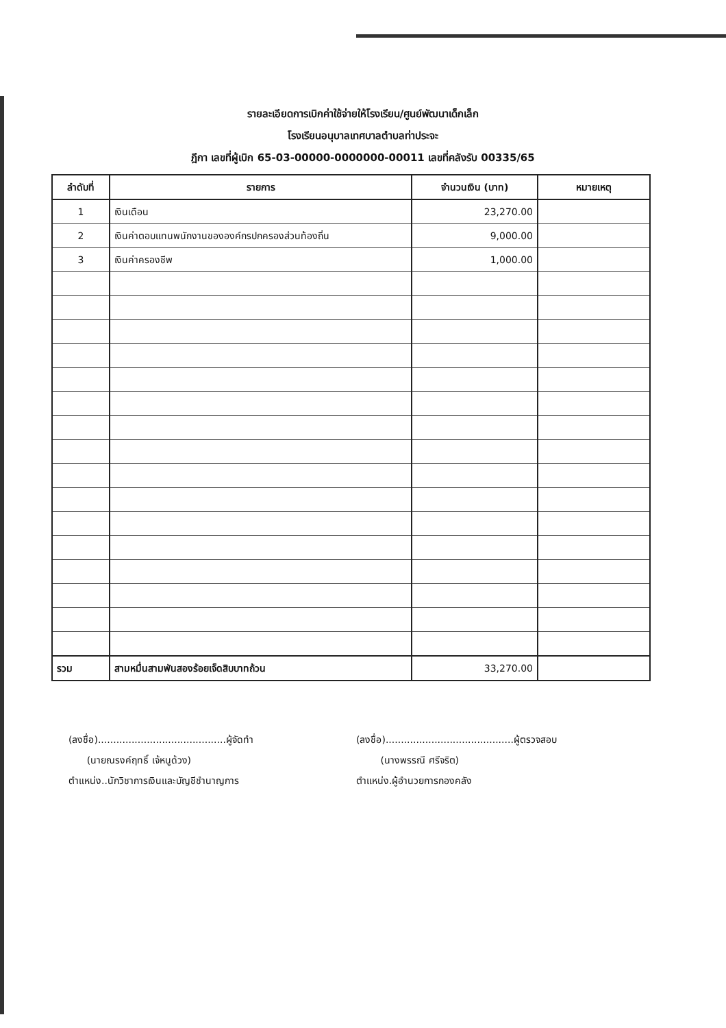รายละเอียดการเบิกค่าใช้จ่ายให้โรงเรียน/ศูนย์พัฒนาเด็กเล็ก
โรงเรียนอนุบาลเทศบาลตำบลท่าประจะ
ฎีกา เลขที่ผู้เบิก 65-03-00000-0000000-00011 เลขที่คลังรับ 00335/65
| ลำดับที่ | รายการ | จำนวนเงิน (บาท) | หมายเหตุ |
| --- | --- | --- | --- |
| 1 | เงินเดือน | 23,270.00 | |
| 2 | เงินค่าตอบแทนพนักงานขององค์กรปกครองส่วนท้องถิ่น | 9,000.00 | |
| 3 | เงินค่าครองชีพ | 1,000.00 | |
| รวม | สามหมื่นสามพันสองร้อยเจ็ดสิบบาทถ้วน | 33,270.00 | |
(ลงชื่อ)..........................................ผู้จัดทำ
(นายณรงค์ฤทธิ์ เจ้หนูด้วง)
ตำแหน่ง..นักวิชาการเงินและบัญชีชำนาญการ
(ลงชื่อ)..........................................ผู้ตรวจสอบ
(นางพรรณี ศรีจริต)
ตำแหน่ง.ผู้อำนวยการกองคลัง